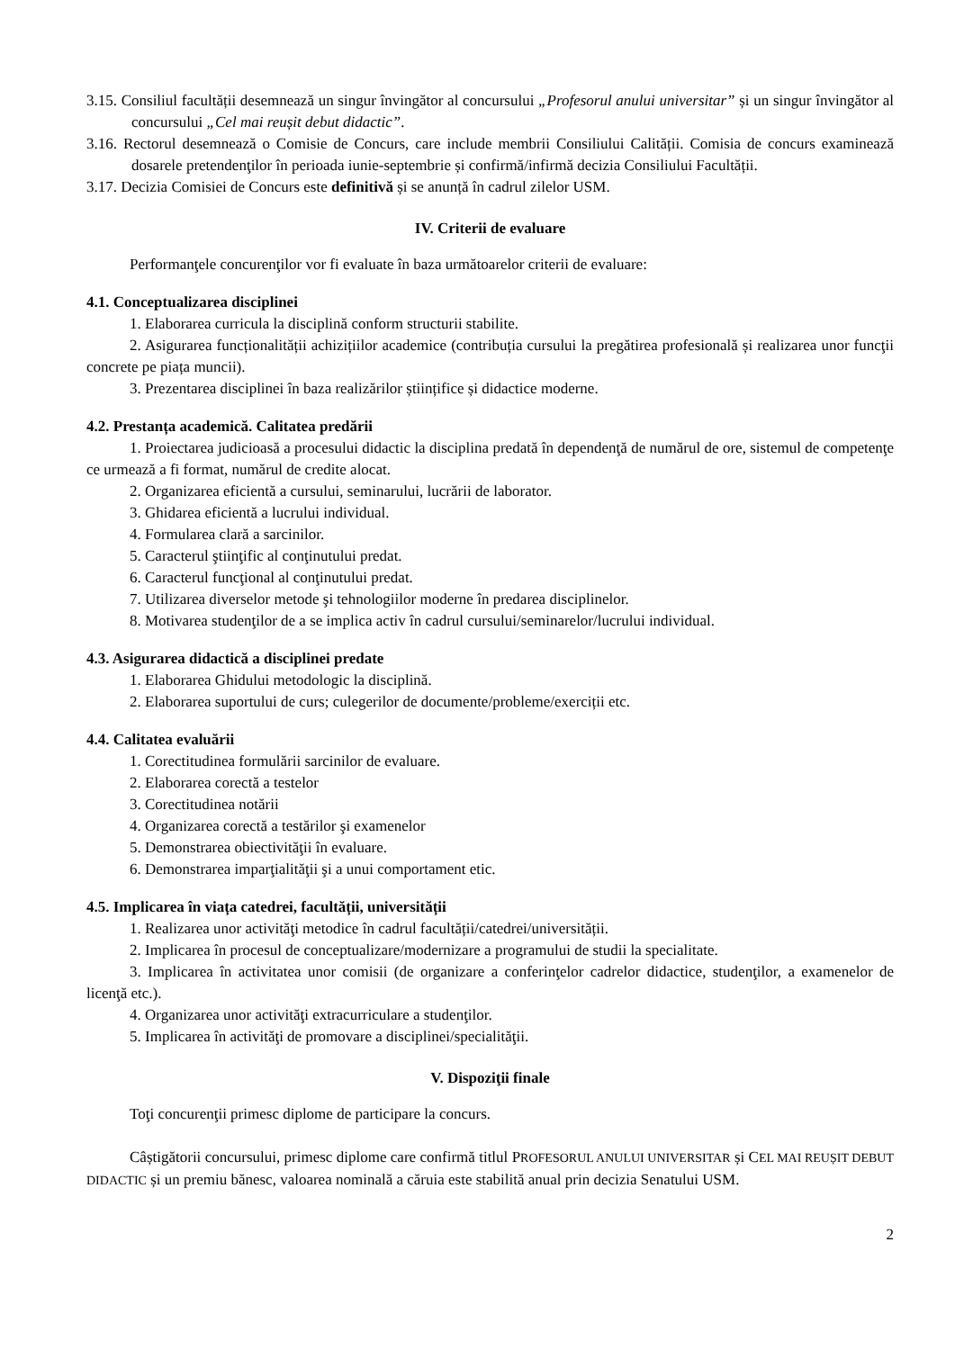3.15. Consiliul facultății desemnează un singur învingător al concursului „Profesorul anului universitar” și un singur învingător al concursului „Cel mai reușit debut didactic”.
3.16. Rectorul desemnează o Comisie de Concurs, care include membrii Consiliului Calității. Comisia de concurs examinează dosarele pretendenţilor în perioada iunie-septembrie și confirmă/infirmă decizia Consiliului Facultății.
3.17. Decizia Comisiei de Concurs este definitivă și se anunță în cadrul zilelor USM.
IV. Criterii de evaluare
Performanţele concurenţilor vor fi evaluate în baza următoarelor criterii de evaluare:
4.1. Conceptualizarea disciplinei
1. Elaborarea curricula la disciplină conform structurii stabilite.
2. Asigurarea funcționalității achizițiilor academice (contribuția cursului la pregătirea profesională și realizarea unor funcţii concrete pe piața muncii).
3. Prezentarea disciplinei în baza realizărilor științifice și didactice moderne.
4.2. Prestanța academică. Calitatea predării
1. Proiectarea judicioasă a procesului didactic la disciplina predată în dependenţă de numărul de ore, sistemul de competenţe ce urmează a fi format, numărul de credite alocat.
2. Organizarea eficientă a cursului, seminarului, lucrării de laborator.
3. Ghidarea eficientă a lucrului individual.
4. Formularea clară a sarcinilor.
5. Caracterul ştiinţific al conţinutului predat.
6. Caracterul funcţional al conţinutului predat.
7. Utilizarea diverselor metode şi tehnologiilor moderne în predarea disciplinelor.
8. Motivarea studenţilor de a se implica activ în cadrul cursului/seminarelor/lucrului individual.
4.3. Asigurarea didactică a disciplinei predate
1. Elaborarea Ghidului metodologic la disciplină.
2. Elaborarea suportului de curs; culegerilor de documente/probleme/exerciții etc.
4.4. Calitatea evaluării
1. Corectitudinea formulării sarcinilor de evaluare.
2. Elaborarea corectă a testelor
3. Corectitudinea notării
4. Organizarea corectă a testărilor şi examenelor
5. Demonstrarea obiectivităţii în evaluare.
6. Demonstrarea imparţialităţii şi a unui comportament etic.
4.5. Implicarea în viața catedrei, facultății, universității
1. Realizarea unor activităţi metodice în cadrul facultății/catedrei/universității.
2. Implicarea în procesul de conceptualizare/modernizare a programului de studii la specialitate.
3. Implicarea în activitatea unor comisii (de organizare a conferinţelor cadrelor didactice, studenţilor, a examenelor de licenţă etc.).
4. Organizarea unor activităţi extracurriculare a studenţilor.
5. Implicarea în activităţi de promovare a disciplinei/specialităţii.
V. Dispoziţii finale
Toţi concurenţii primesc diplome de participare la concurs.
Câștigătorii concursului, primesc diplome care confirmă titlul PROFESORUL ANULUI UNIVERSITAR și CEL MAI REUȘIT DEBUT DIDACTIC și un premiu bănesc, valoarea nominală a căruia este stabilită anual prin decizia Senatului USM.
2